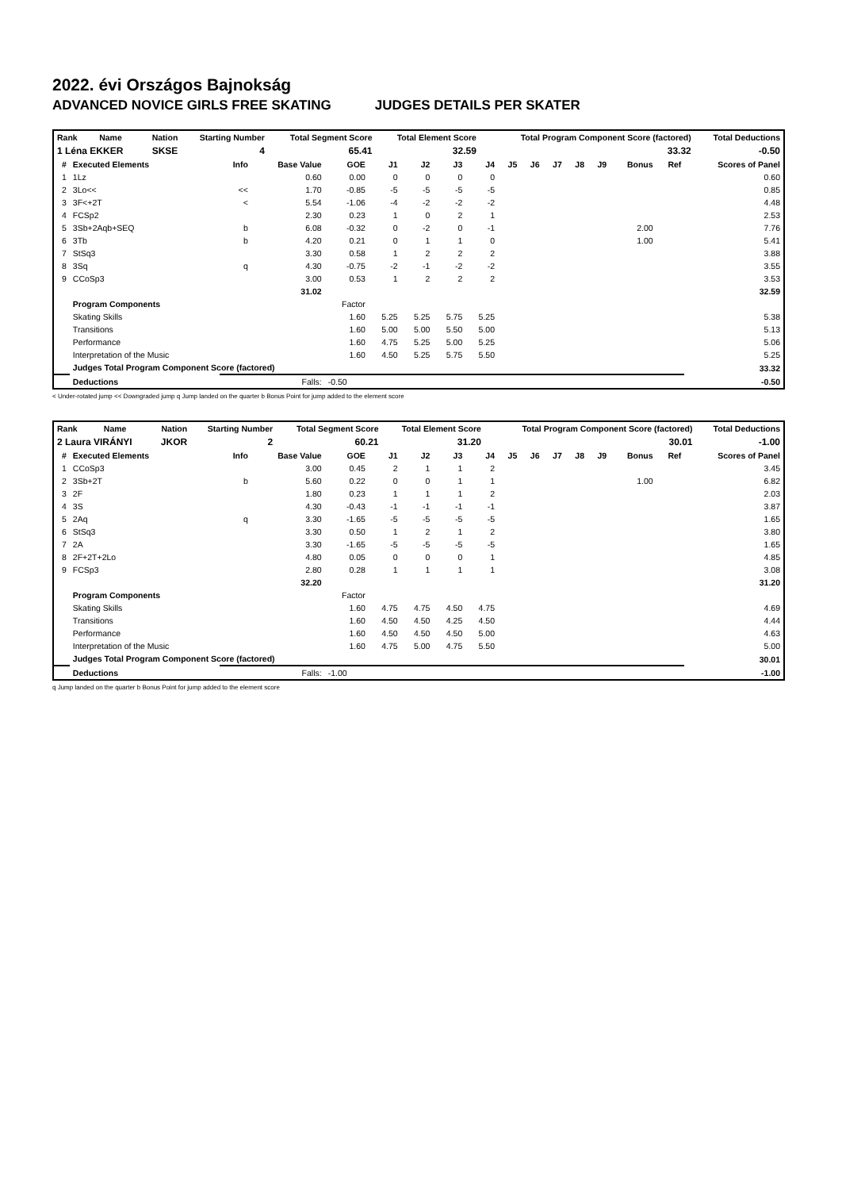2022. évi Országos Bajnokság
ADVANCED NOVICE GIRLS FREE SKATING JUDGES DETAILS PER SKATER
| Rank | Name | Nation | Starting Number | Total Segment Score | Total Element Score | Total Program Component Score (factored) | Total Deductions |
| --- | --- | --- | --- | --- | --- | --- | --- |
| 1 Léna EKKER | | SKSE | 4 | 65.41 | 32.59 | 33.32 | -0.50 |
| # | Executed Elements | Info | Base Value | GOE | J1 | J2 | J3 | J4 | J5 | J6 | J7 | J8 | J9 | Bonus | Ref | Scores of Panel |
| --- | --- | --- | --- | --- | --- | --- | --- | --- | --- | --- | --- | --- | --- | --- | --- | --- |
| 1 | 1Lz | | 0.60 | 0.00 | 0 | 0 | 0 | 0 | | | | | | | | 0.60 |
| 2 | 3Lo<< | << | 1.70 | -0.85 | -5 | -5 | -5 | -5 | | | | | | | | 0.85 |
| 3 | 3F<+2T | < | 5.54 | -1.06 | -4 | -2 | -2 | -2 | | | | | | | | 4.48 |
| 4 | FCSp2 | | 2.30 | 0.23 | 1 | 0 | 2 | 1 | | | | | | | | 2.53 |
| 5 | 3Sb+2Aqb+SEQ | b | 6.08 | -0.32 | 0 | -2 | 0 | -1 | | | | | | 2.00 | | 7.76 |
| 6 | 3Tb | b | 4.20 | 0.21 | 0 | 1 | 1 | 0 | | | | | | 1.00 | | 5.41 |
| 7 | StSq3 | | 3.30 | 0.58 | 1 | 2 | 2 | 2 | | | | | | | | 3.88 |
| 8 | 3Sq | q | 4.30 | -0.75 | -2 | -1 | -2 | -2 | | | | | | | | 3.55 |
| 9 | CCoSp3 | | 3.00 | 0.53 | 1 | 2 | 2 | 2 | | | | | | | | 3.53 |
| | | | 31.02 | | | | | | | | | | | | | 32.59 |
| | Program Components | | | Factor | | | | | | | | | | | | |
| | Skating Skills | | | 1.60 | 5.25 | 5.25 | 5.75 | 5.25 | | | | | | | | 5.38 |
| | Transitions | | | 1.60 | 5.00 | 5.00 | 5.50 | 5.00 | | | | | | | | 5.13 |
| | Performance | | | 1.60 | 4.75 | 5.25 | 5.00 | 5.25 | | | | | | | | 5.06 |
| | Interpretation of the Music | | | 1.60 | 4.50 | 5.25 | 5.75 | 5.50 | | | | | | | | 5.25 |
| | Judges Total Program Component Score (factored) | | | | | | | | | | | | | | | 33.32 |
| | Deductions | | Falls: | -0.50 | | | | | | | | | | | | -0.50 |
< Under-rotated jump << Downgraded jump q Jump landed on the quarter b Bonus Point for jump added to the element score
| Rank | Name | Nation | Starting Number | Total Segment Score | Total Element Score | Total Program Component Score (factored) | Total Deductions |
| --- | --- | --- | --- | --- | --- | --- | --- |
| 2 Laura VIRÁNYI | | JKOR | 2 | 60.21 | 31.20 | 30.01 | -1.00 |
| # | Executed Elements | Info | Base Value | GOE | J1 | J2 | J3 | J4 | J5 | J6 | J7 | J8 | J9 | Bonus | Ref | Scores of Panel |
| --- | --- | --- | --- | --- | --- | --- | --- | --- | --- | --- | --- | --- | --- | --- | --- | --- |
| 1 | CCoSp3 | | 3.00 | 0.45 | 2 | 1 | 1 | 2 | | | | | | | | 3.45 |
| 2 | 3Sb+2T | b | 5.60 | 0.22 | 0 | 0 | 1 | 1 | | | | | | 1.00 | | 6.82 |
| 3 | 2F | | 1.80 | 0.23 | 1 | 1 | 1 | 2 | | | | | | | | 2.03 |
| 4 | 3S | | 4.30 | -0.43 | -1 | -1 | -1 | -1 | | | | | | | | 3.87 |
| 5 | 2Aq | q | 3.30 | -1.65 | -5 | -5 | -5 | -5 | | | | | | | | 1.65 |
| 6 | StSq3 | | 3.30 | 0.50 | 1 | 2 | 1 | 2 | | | | | | | | 3.80 |
| 7 | 2A | | 3.30 | -1.65 | -5 | -5 | -5 | -5 | | | | | | | | 1.65 |
| 8 | 2F+2T+2Lo | | 4.80 | 0.05 | 0 | 0 | 0 | 1 | | | | | | | | 4.85 |
| 9 | FCSp3 | | 2.80 | 0.28 | 1 | 1 | 1 | 1 | | | | | | | | 3.08 |
| | | | 32.20 | | | | | | | | | | | | | 31.20 |
| | Program Components | | | Factor | | | | | | | | | | | | |
| | Skating Skills | | | 1.60 | 4.75 | 4.75 | 4.50 | 4.75 | | | | | | | | 4.69 |
| | Transitions | | | 1.60 | 4.50 | 4.50 | 4.25 | 4.50 | | | | | | | | 4.44 |
| | Performance | | | 1.60 | 4.50 | 4.50 | 4.50 | 5.00 | | | | | | | | 4.63 |
| | Interpretation of the Music | | | 1.60 | 4.75 | 5.00 | 4.75 | 5.50 | | | | | | | | 5.00 |
| | Judges Total Program Component Score (factored) | | | | | | | | | | | | | | | 30.01 |
| | Deductions | | Falls: | -1.00 | | | | | | | | | | | | -1.00 |
q Jump landed on the quarter b Bonus Point for jump added to the element score